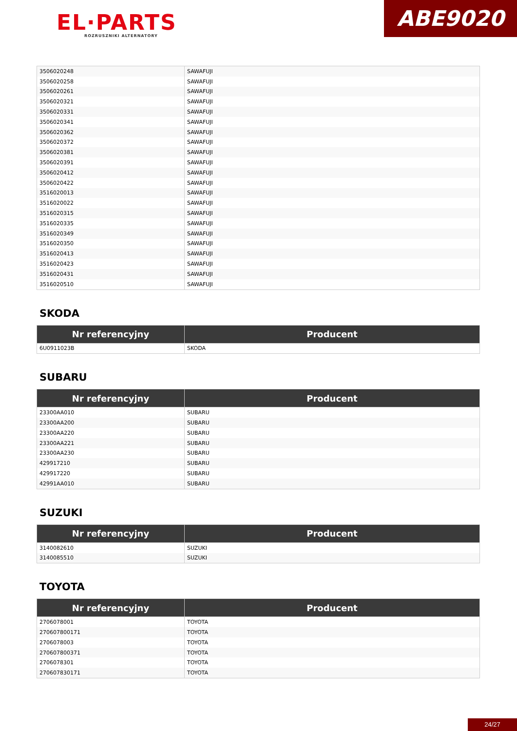EL·PARTS
ROZRUSZNIKI ALTERNATORY
ABE9020
| 3506020248 | SAWAFUJI |
| 3506020258 | SAWAFUJI |
| 3506020261 | SAWAFUJI |
| 3506020321 | SAWAFUJI |
| 3506020331 | SAWAFUJI |
| 3506020341 | SAWAFUJI |
| 3506020362 | SAWAFUJI |
| 3506020372 | SAWAFUJI |
| 3506020381 | SAWAFUJI |
| 3506020391 | SAWAFUJI |
| 3506020412 | SAWAFUJI |
| 3506020422 | SAWAFUJI |
| 3516020013 | SAWAFUJI |
| 3516020022 | SAWAFUJI |
| 3516020315 | SAWAFUJI |
| 3516020335 | SAWAFUJI |
| 3516020349 | SAWAFUJI |
| 3516020350 | SAWAFUJI |
| 3516020413 | SAWAFUJI |
| 3516020423 | SAWAFUJI |
| 3516020431 | SAWAFUJI |
| 3516020510 | SAWAFUJI |
SKODA
| Nr referencyjny | Producent |
| --- | --- |
| 6U0911023B | SKODA |
SUBARU
| Nr referencyjny | Producent |
| --- | --- |
| 23300AA010 | SUBARU |
| 23300AA200 | SUBARU |
| 23300AA220 | SUBARU |
| 23300AA221 | SUBARU |
| 23300AA230 | SUBARU |
| 429917210 | SUBARU |
| 429917220 | SUBARU |
| 42991AA010 | SUBARU |
SUZUKI
| Nr referencyjny | Producent |
| --- | --- |
| 3140082610 | SUZUKI |
| 3140085510 | SUZUKI |
TOYOTA
| Nr referencyjny | Producent |
| --- | --- |
| 2706078001 | TOYOTA |
| 270607800171 | TOYOTA |
| 2706078003 | TOYOTA |
| 270607800371 | TOYOTA |
| 2706078301 | TOYOTA |
| 270607830171 | TOYOTA |
24/27